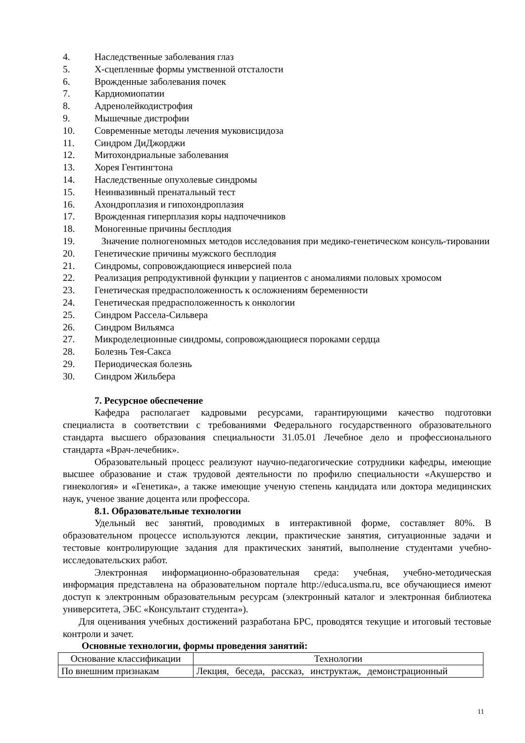4. Наследственные заболевания глаз
5. Х-сцепленные формы умственной отсталости
6. Врожденные заболевания почек
7. Кардиомиопатии
8. Адренолейкодистрофия
9. Мышечные дистрофии
10. Современные методы лечения муковисцидоза
11. Синдром ДиДжорджи
12. Митохондриальные заболевания
13. Хорея Гентингтона
14. Наследственные опухолевые синдромы
15. Неинвазивный пренатальный тест
16. Ахондроплазия и гипохондроплазия
17. Врожденная гиперплазия коры надпочечников
18. Моногенные причины бесплодия
19. Значение полногеномных методов исследования при медико-генетическом консуль-тировании
20. Генетические причины мужского бесплодия
21. Синдромы, сопровождающиеся инверсией пола
22. Реализация репродуктивной функции у пациентов с аномалиями половых хромосом
23. Генетическая предрасположенность к осложнениям беременности
24. Генетическая предрасположенность к онкологии
25. Синдром Рассела-Сильвера
26. Синдром Вильямса
27. Микроделеционные синдромы, сопровождающиеся пороками сердца
28. Болезнь Тея-Сакса
29. Периодическая болезнь
30. Синдром Жильбера
7. Ресурсное обеспечение
Кафедра располагает кадровыми ресурсами, гарантирующими качество подготовки специалиста в соответствии с требованиями Федерального государственного образовательного стандарта высшего образования специальности 31.05.01 Лечебное дело и профессионального стандарта «Врач-лечебник».
Образовательный процесс реализуют научно-педагогические сотрудники кафедры, имеющие высшее образование и стаж трудовой деятельности по профилю специальности «Акушерство и гинекология» и «Генетика», а также имеющие ученую степень кандидата или доктора медицинских наук, ученое звание доцента или профессора.
8.1. Образовательные технологии
Удельный вес занятий, проводимых в интерактивной форме, составляет 80%. В образовательном процессе используются лекции, практические занятия, ситуационные задачи и тестовые контролирующие задания для практических занятий, выполнение студентами учебно-исследовательских работ.
Электронная информационно-образовательная среда: учебная, учебно-методическая информация представлена на образовательном портале http://educa.usma.ru, все обучающиеся имеют доступ к электронным образовательным ресурсам (электронный каталог и электронная библиотека университета, ЭБС «Консультант студента»).
Для оценивания учебных достижений разработана БРС, проводятся текущие и итоговый тестовые контроли и зачет.
Основные технологии, формы проведения занятий:
| Основание классификации | Технологии |
| По внешним признакам | Лекция, беседа, рассказ, инструктаж, демонстрационный |
11